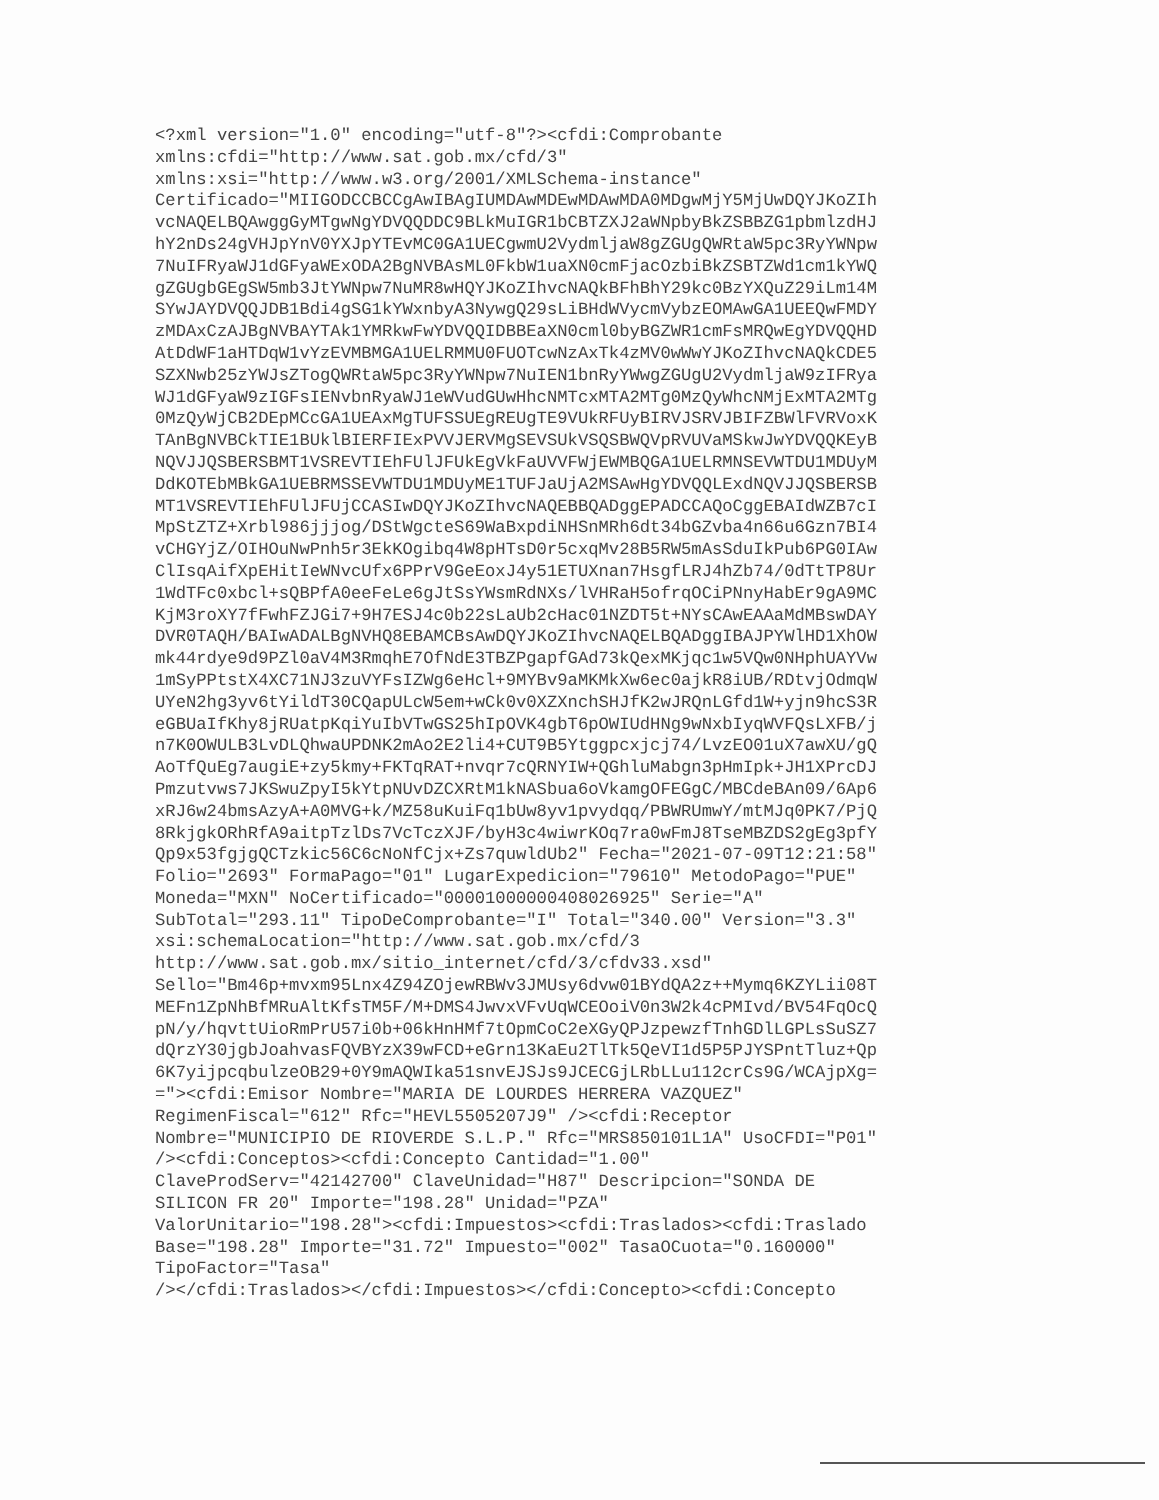<?xml version="1.0" encoding="utf-8"?><cfdi:Comprobante
xmlns:cfdi="http://www.sat.gob.mx/cfd/3"
xmlns:xsi="http://www.w3.org/2001/XMLSchema-instance"
Certificado="MIIGODCCBCCgAwIBAgIUMDAwMDEwMDAwMDA0MDgwMjY5MjUwDQYJKoZIh
vcNAQELBQAwggGyMTgwNgYDVQQDDC9BLkMuIGR1bCBTZXJ2aWNpbyBkZSBBZG1pbmlzdHJ
hY2nDs24gVHJpYnV0YXJpYTEvMC0GA1UECgwmU2VydmljaW8gZGUgQWRtaW5pc3RyYWNpw
7NuIFRyaWJ1dGFyaWExODA2BgNVBAsML0FkbW1uaXN0cmFjacOzbiBkZSBTZWd1cm1kYWQ
gZGUgbGEgSW5mb3JtYWNpw7NuMR8wHQYJKoZIhvcNAQkBFhBhY29kc0BzYXQuZ29iLm14M
SYwJAYDVQQJDB1Bdi4gSG1kYWxnbyA3NywgQ29sLiBHdWVycmVybzEOMAwGA1UEEQwFMDY
zMDAxCzAJBgNVBAYTAk1YMRkwFwYDVQQIDBBEaXN0cml0byBGZWR1cmFsMRQwEgYDVQQHD
AtDdWF1aHTDqW1vYzEVMBMGA1UELRMMU0FUOTcwNzAxTk4zMV0wWwYJKoZIhvcNAQkCDE5
SZXNwb25zYWJsZTogQWRtaW5pc3RyYWNpw7NuIEN1bnRyYWwgZGUgU2VydmljaW9zIFRya
WJ1dGFyaW9zIGFsIENvbnRyaWJ1eWVudGUwHhcNMTcxMTA2MTg0MzQyWhcNMjExMTA2MTg
0MzQyWjCB2DEpMCcGA1UEAxMgTUFSSUEgREUgTE9VUkRFUyBIRVJSRVJBIFZBWlFVRVoxK
TAnBgNVBCkTIE1BUklBIERFIExPVVJERVMgSEVSUkVSQSBWQVpRVUVaMSkwJwYDVQQKEyB
NQVJJQSBERSBMT1VSREVTIEhFUlJFUkEgVkFaUVVFWjEWMBQGA1UELRMNSEVWTDU1MDUyM
DdKOTEbMBkGA1UEBRMSSEVWTDU1MDUyME1TUFJaUjA2MSAwHgYDVQQLExdNQVJJQSBERSB
MT1VSREVTIEhFUlJFUjCCASIwDQYJKoZIhvcNAQEBBQADggEPADCCAQoCggEBAIdWZB7cI
MpStZTZ+Xrbl986jjjog/DStWgcteS69WaBxpdiNHSnMRh6dt34bGZvba4n66u6Gzn7BI4
vCHGYjZ/OIHOuNwPnh5r3EkKOgibq4W8pHTsD0r5cxqMv28B5RW5mAsSduIkPub6PG0IAw
ClIsqAifXpEHitIeWNvcUfx6PPrV9GeEoxJ4y51ETUXnan7HsgfLRJ4hZb74/0dTtTP8Ur
1WdTFc0xbcl+sQBPfA0eeFeLe6gJtSsYWsmRdNXs/lVHRaH5ofrqOCiPNnyHabEr9gA9MC
KjM3roXY7fFwhFZJGi7+9H7ESJ4c0b22sLaUb2cHac01NZDT5t+NYsCAwEAAaMdMBswDAY
DVR0TAQH/BAIwADALBgNVHQ8EBAMCBsAwDQYJKoZIhvcNAQELBQADggIBAJPYWlHD1XhOW
mk44rdye9d9PZl0aV4M3RmqhE7OfNdE3TBZPgapfGAd73kQexMKjqc1w5VQw0NHphUAYVw
1mSyPPtstX4XC71NJ3zuVYFsIZWg6eHcl+9MYBv9aMKMkXw6ec0ajkR8iUB/RDtvjOdmqW
UYeN2hg3yv6tYildT30CQapULcW5em+wCk0v0XZXnchSHJfK2wJRQnLGfd1W+yjn9hcS3R
eGBUaIfKhy8jRUatpKqiYuIbVTwGS25hIpOVK4gbT6pOWIUdHNg9wNxbIyqWVFQsLXFB/j
n7K0OWULB3LvDLQhwaUPDNK2mAo2E2li4+CUT9B5Ytggpcxjcj74/LvzEO01uX7awXU/gQ
AoTfQuEg7augiE+zy5kmy+FKTqRAT+nvqr7cQRNYIW+QGhluMabgn3pHmIpk+JH1XPrcDJ
Pmzutvws7JKSwuZpyI5kYtpNUvDZCXRtM1kNASbua6oVkamgOFEGgC/MBCdeBAn09/6Ap6
xRJ6w24bmsAzyA+A0MVG+k/MZ58uKuiFq1bUw8yv1pvydqq/PBWRUmwY/mtMJq0PK7/PjQ
8RkjgkORhRfA9aitpTzlDs7VcTczXJF/byH3c4wiwrKOq7ra0wFmJ8TseMBZDS2gEg3pfY
Qp9x53fgjgQCTzkic56C6cNoNfCjx+Zs7quwldUb2" Fecha="2021-07-09T12:21:58"
Folio="2693" FormaPago="01" LugarExpedicion="79610" MetodoPago="PUE"
Moneda="MXN" NoCertificado="00001000000408026925" Serie="A"
SubTotal="293.11" TipoDeComprobante="I" Total="340.00" Version="3.3"
xsi:schemaLocation="http://www.sat.gob.mx/cfd/3
http://www.sat.gob.mx/sitio_internet/cfd/3/cfdv33.xsd"
Sello="Bm46p+mvxm95Lnx4Z94ZOjewRBWv3JMUsy6dvw01BYdQA2z++Mymq6KZYLii08T
MEFn1ZpNhBfMRuAltKfsTM5F/M+DMS4JwvxVFvUqWCEOoiV0n3W2k4cPMIvd/BV54FqOcQ
pN/y/hqvttUioRmPrU57i0b+06kHnHMf7tOpmCoC2eXGyQPJzpewzfTnhGDlLGPLsSuSZ7
dQrzY30jgbJoahvasFQVBYzX39wFCD+eGrn13KaEu2TlTk5QeVI1d5P5PJYSPntTluz+Qp
6K7yijpcqbulzeOB29+0Y9mAQWIka51snvEJSJs9JCECGjLRbLLu112crCs9G/WCAjpXg=
="><cfdi:Emisor Nombre="MARIA DE LOURDES HERRERA VAZQUEZ"
RegimenFiscal="612" Rfc="HEVL5505207J9" /><cfdi:Receptor
Nombre="MUNICIPIO DE RIOVERDE S.L.P." Rfc="MRS850101L1A" UsoCFDI="P01"
/><cfdi:Conceptos><cfdi:Concepto Cantidad="1.00"
ClaveProdServ="42142700" ClaveUnidad="H87" Descripcion="SONDA DE
SILICON FR 20" Importe="198.28" Unidad="PZA"
ValorUnitario="198.28"><cfdi:Impuestos><cfdi:Traslados><cfdi:Traslado
Base="198.28" Importe="31.72" Impuesto="002" TasaOCuota="0.160000"
TipoFactor="Tasa"
/></cfdi:Traslados></cfdi:Impuestos></cfdi:Concepto><cfdi:Concepto